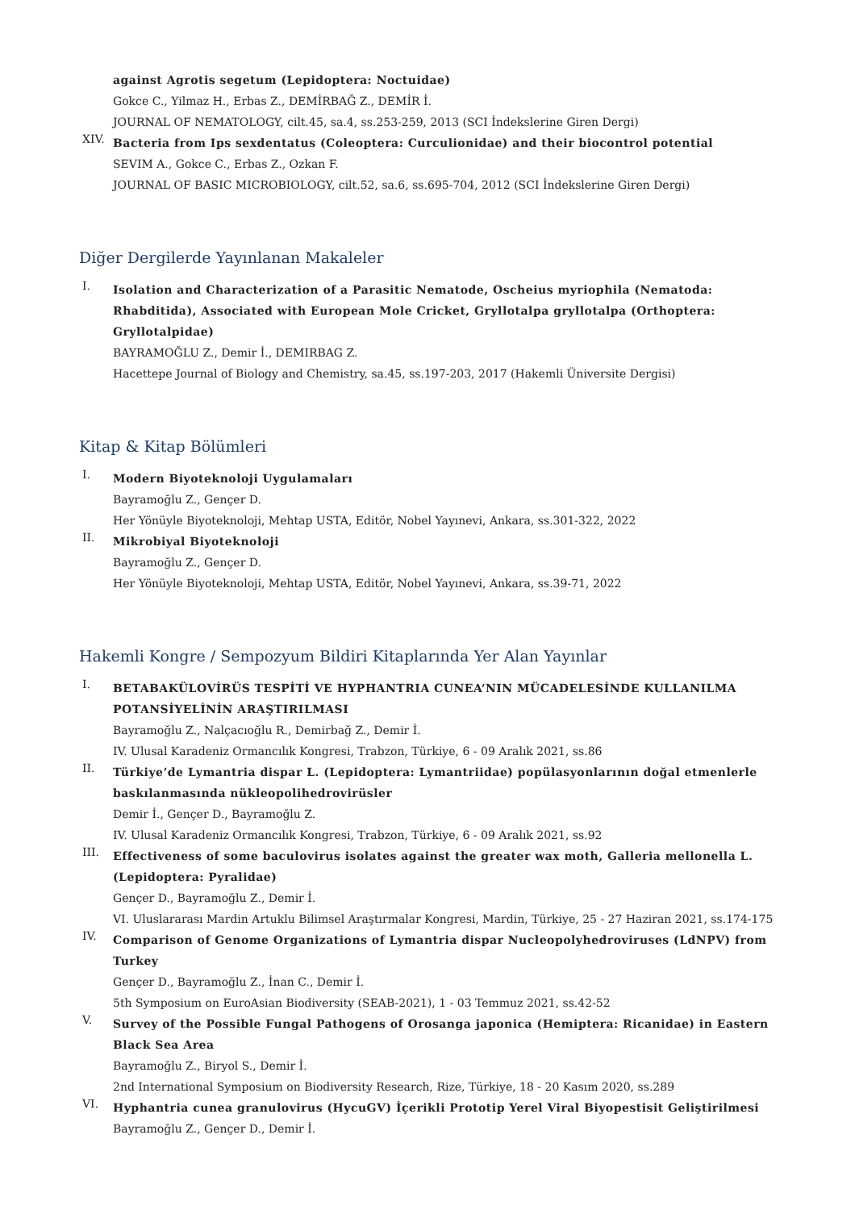against Agrotis segetum (Lepidoptera: Noctuidae)
Gokce C., Yilmaz H., Erbas Z., DEMİRBAĞ Z., DEMİR İ.
JOURNAL OF NEMATOLOGY, cilt.45, sa.4, ss.253-259, 2013 (SCI İndekslerine Giren Dergi)
XIV.
Bacteria from Ips sexdentatus (Coleoptera: Curculionidae) and their biocontrol potential
SEVIM A., Gokce C., Erbas Z., Ozkan F.
JOURNAL OF BASIC MICROBIOLOGY, cilt.52, sa.6, ss.695-704, 2012 (SCI İndekslerine Giren Dergi)
Diğer Dergilerde Yayınlanan Makaleler
I.
Isolation and Characterization of a Parasitic Nematode, Oscheius myriophila (Nematoda: Rhabditida), Associated with European Mole Cricket, Gryllotalpa gryllotalpa (Orthoptera: Gryllotalpidae)
BAYRAMOĞLU Z., Demir İ., DEMIRBAG Z.
Hacettepe Journal of Biology and Chemistry, sa.45, ss.197-203, 2017 (Hakemli Üniversite Dergisi)
Kitap & Kitap Bölümleri
I.
Modern Biyoteknoloji Uygulamaları
Bayramoğlu Z., Gençer D.
Her Yönüyle Biyoteknoloji, Mehtap USTA, Editör, Nobel Yayınevi, Ankara, ss.301-322, 2022
II.
Mikrobiyal Biyoteknoloji
Bayramoğlu Z., Gençer D.
Her Yönüyle Biyoteknoloji, Mehtap USTA, Editör, Nobel Yayınevi, Ankara, ss.39-71, 2022
Hakemli Kongre / Sempozyum Bildiri Kitaplarında Yer Alan Yayınlar
I.
BETABAKÜLOVİRÜS TESPİTİ VE HYPHANTRIA CUNEA’NIN MÜCADELESİNDE KULLANILMA POTANSİYELİNİN ARAŞTIRILMASI
Bayramoğlu Z., Nalçacıoğlu R., Demirbağ Z., Demir İ.
IV. Ulusal Karadeniz Ormancılık Kongresi, Trabzon, Türkiye, 6 - 09 Aralık 2021, ss.86
II.
Türkiye’de Lymantria dispar L. (Lepidoptera: Lymantriidae) popülasyonlarının doğal etmenlerle baskılanmasında nükleopolihedrovirüsler
Demir İ., Gençer D., Bayramoğlu Z.
IV. Ulusal Karadeniz Ormancılık Kongresi, Trabzon, Türkiye, 6 - 09 Aralık 2021, ss.92
III.
Effectiveness of some baculovirus isolates against the greater wax moth, Galleria mellonella L. (Lepidoptera: Pyralidae)
Gençer D., Bayramoğlu Z., Demir İ.
VI. Uluslararası Mardin Artuklu Bilimsel Araştırmalar Kongresi, Mardin, Türkiye, 25 - 27 Haziran 2021, ss.174-175
IV.
Comparison of Genome Organizations of Lymantria dispar Nucleopolyhedroviruses (LdNPV) from Turkey
Gençer D., Bayramoğlu Z., İnan C., Demir İ.
5th Symposium on EuroAsian Biodiversity (SEAB-2021), 1 - 03 Temmuz 2021, ss.42-52
V.
Survey of the Possible Fungal Pathogens of Orosanga japonica (Hemiptera: Ricanidae) in Eastern Black Sea Area
Bayramoğlu Z., Biryol S., Demir İ.
2nd International Symposium on Biodiversity Research, Rize, Türkiye, 18 - 20 Kasım 2020, ss.289
VI.
Hyphantria cunea granulovirus (HycuGV) İçerikli Prototip Yerel Viral Biyopestisit Geliştirilmesi
Bayramoğlu Z., Gençer D., Demir İ.